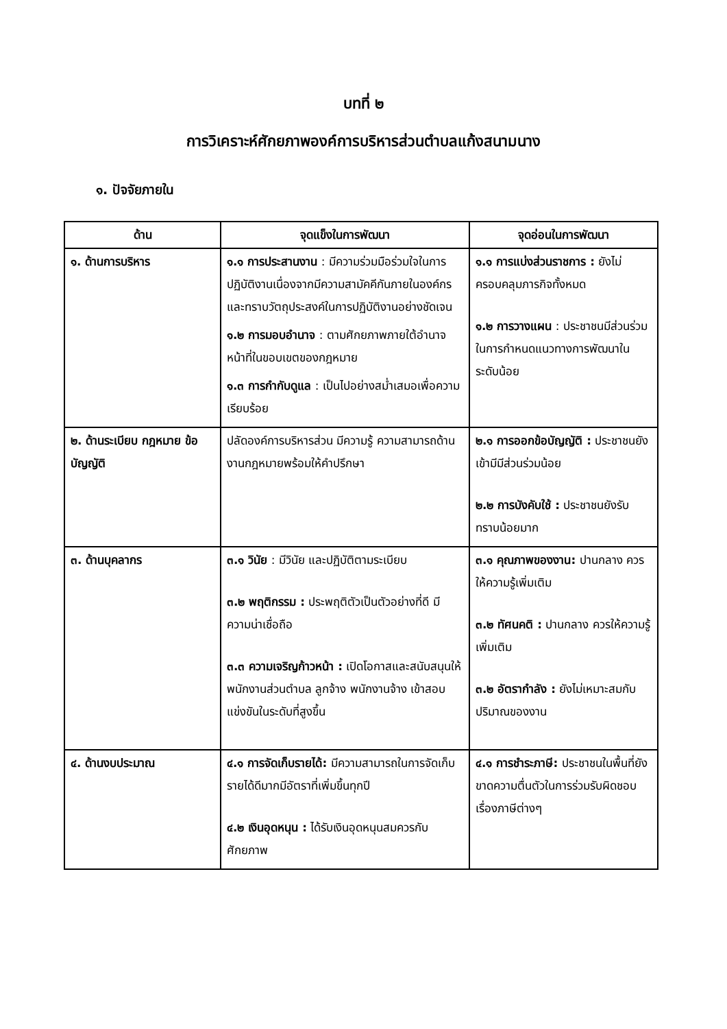บทที่ ๒
การวิเคราะห์ศักยภาพองค์การบริหารส่วนตำบลแก้งสนามนาง
๑. ปัจจัยภายใน
| ด้าน | จุดแข็งในการพัฒนา | จุดอ่อนในการพัฒนา |
| --- | --- | --- |
| ๑. ด้านการบริหาร | ๑.๑ การประสานงาน : มีความร่วมมือร่วมใจในการปฏิบัติงานเนื่องจากมีความสามัคคีกันภายในองค์กรและทราบวัตถุประสงค์ในการปฏิบัติงานอย่างชัดเจน ๑.๒ การมอบอำนาจ : ตามศักยภาพภายใต้อำนาจหน้าที่ในขอบเขตของกฎหมาย ๑.๓ การกำกับดูแล : เป็นไปอย่างสม่ำเสมอเพื่อความเรียบร้อย | ๑.๑ การแบ่งส่วนราชการ : ยังไม่ครอบคลุมภารกิจทั้งหมด ๑.๒ การวางแผน : ประชาชนมีส่วนร่วมในการกำหนดแนวทางการพัฒนาในระดับน้อย |
| ๒. ด้านระเบียบ กฎหมาย ข้อบัญญัติ | ปลัดองค์การบริหารส่วน มีความรู้ ความสามารถด้านงานกฎหมายพร้อมให้คำปรึกษา | ๒.๑ การออกข้อบัญญัติ : ประชาชนยังเข้ามีมีส่วนร่วมน้อย ๒.๒ การบังคับใช้ : ประชาชนยังรับทราบน้อยมาก |
| ๓. ด้านบุคลากร | ๓.๑ วินัย : มีวินัย และปฏิบัติตามระเบียบ ๓.๒ พฤติกรรม : ประพฤติตัวเป็นตัวอย่างที่ดี มีความน่าเชื่อถือ ๓.๓ ความเจริญก้าวหน้า : เปิดโอกาสและสนับสนุนให้พนักงานส่วนตำบล ลูกจ้าง พนักงานจ้าง เข้าสอบแข่งขันในระดับที่สูงขึ้น | ๓.๑ คุณภาพของงาน: ปานกลาง ควรให้ความรู้เพิ่มเติม ๓.๒ ทัศนคติ : ปานกลาง ควรให้ความรู้เพิ่มเติม ๓.๒ อัตรากำลัง : ยังไม่เหมาะสมกับปริมาณของงาน |
| ๔. ด้านงบประมาณ | ๔.๑ การจัดเก็บรายได้: มีความสามารถในการจัดเก็บรายได้ดีมากมีอัตราที่เพิ่มขึ้นทุกปี ๔.๒ เงินอุดหนุน : ได้รับเงินอุดหนุนสมควรกับศักยภาพ | ๔.๑ การชำระภาษี: ประชาชนในพื้นที่ยังขาดความตื่นตัวในการร่วมรับผิดชอบเรื่องภาษีต่างๆ |